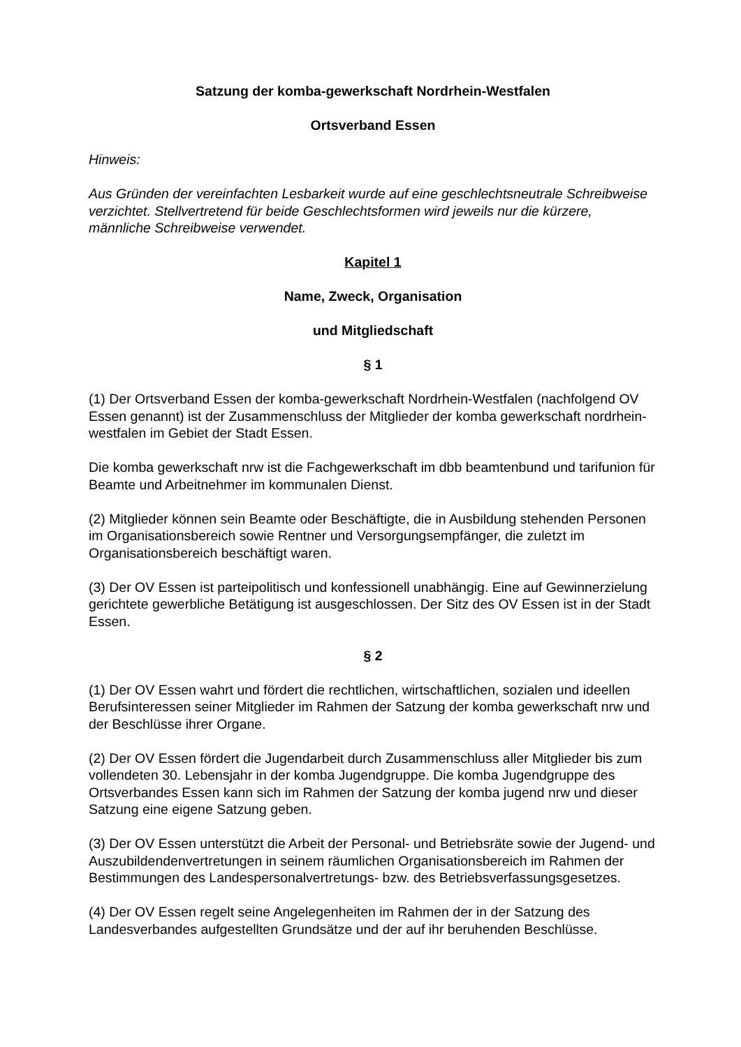Satzung der komba-gewerkschaft Nordrhein-Westfalen
Ortsverband Essen
Hinweis:
Aus Gründen der vereinfachten Lesbarkeit wurde auf eine geschlechtsneutrale Schreibweise verzichtet. Stellvertretend für beide Geschlechtsformen wird jeweils nur die kürzere, männliche Schreibweise verwendet.
Kapitel 1
Name, Zweck, Organisation
und Mitgliedschaft
§ 1
(1) Der Ortsverband Essen der komba-gewerkschaft Nordrhein-Westfalen (nachfolgend OV Essen genannt) ist der Zusammenschluss der Mitglieder der komba gewerkschaft nordrhein-westfalen im Gebiet der Stadt Essen.
Die komba gewerkschaft nrw ist die Fachgewerkschaft im dbb beamtenbund und tarifunion für Beamte und Arbeitnehmer im kommunalen Dienst.
(2) Mitglieder können sein Beamte oder Beschäftigte, die in Ausbildung stehenden Personen im Organisationsbereich sowie Rentner und Versorgungsempfänger, die zuletzt im Organisationsbereich beschäftigt waren.
(3) Der OV Essen ist parteipolitisch und konfessionell unabhängig. Eine auf Gewinnerzielung gerichtete gewerbliche Betätigung ist ausgeschlossen. Der Sitz des OV Essen ist in der Stadt Essen.
§ 2
(1) Der OV Essen wahrt und fördert die rechtlichen, wirtschaftlichen, sozialen und ideellen Berufsinteressen seiner Mitglieder im Rahmen der Satzung der komba gewerkschaft nrw und der Beschlüsse ihrer Organe.
(2) Der OV Essen fördert die Jugendarbeit durch Zusammenschluss aller Mitglieder bis zum vollendeten 30. Lebensjahr in der komba Jugendgruppe. Die komba Jugendgruppe des Ortsverbandes Essen kann sich im Rahmen der Satzung der komba jugend nrw und dieser Satzung eine eigene Satzung geben.
(3) Der OV Essen unterstützt die Arbeit der Personal- und Betriebsräte sowie der Jugend- und Auszubildendenvertretungen in seinem räumlichen Organisationsbereich im Rahmen der Bestimmungen des Landespersonalvertretungs- bzw. des Betriebsverfassungsgesetzes.
(4) Der OV Essen regelt seine Angelegenheiten im Rahmen der in der Satzung des Landesverbandes aufgestellten Grundsätze und der auf ihr beruhenden Beschlüsse.